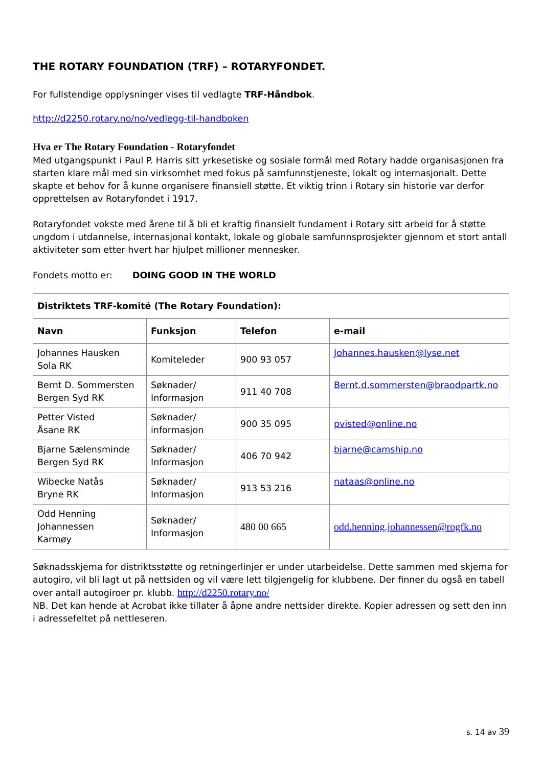THE ROTARY FOUNDATION (TRF) – ROTARYFONDET.
For fullstendige opplysninger vises til vedlagte TRF-Håndbok.
http://d2250.rotary.no/no/vedlegg-til-handboken
Hva er The Rotary Foundation - Rotaryfondet
Med utgangspunkt i Paul P. Harris sitt yrkesetiske og sosiale formål med Rotary hadde organisasjonen fra starten klare mål med sin virksomhet med fokus på samfunnstjeneste, lokalt og internasjonalt. Dette skapte et behov for å kunne organisere finansiell støtte. Et viktig trinn i Rotary sin historie var derfor opprettelsen av Rotaryfondet i 1917.
Rotaryfondet vokste med årene til å bli et kraftig finansielt fundament i Rotary sitt arbeid for å støtte ungdom i utdannelse, internasjonal kontakt, lokale og globale samfunnsprosjekter gjennom et stort antall aktiviteter som etter hvert har hjulpet millioner mennesker.
Fondets motto er: DOING GOOD IN THE WORLD
| Distriktets TRF-komité (The Rotary Foundation): | | | |
| --- | --- | --- | --- |
| Navn | Funksjon | Telefon | e-mail |
| Johannes Hausken Sola RK | Komiteleder | 900 93 057 | Johannes.hausken@lyse.net |
| Bernt D. Sommersten Bergen Syd RK | Søknader/ Informasjon | 911 40 708 | Bernt.d.sommersten@braodpartk.no |
| Petter Visted Åsane RK | Søknader/ informasjon | 900 35 095 | pvisted@online.no |
| Bjarne Sælensminde Bergen Syd RK | Søknader/ Informasjon | 406 70 942 | bjarne@camship.no |
| Wibecke Natås Bryne RK | Søknader/ Informasjon | 913 53 216 | nataas@online.no |
| Odd Henning Johannessen Karmøy | Søknader/ Informasjon | 480 00 665 | odd.henning.johannessen@rogfk.no |
Søknadsskjema for distriktsstøtte og retningerlinjer er under utarbeidelse. Dette sammen med skjema for autogiro, vil bli lagt ut på nettsiden og vil være lett tilgjengelig for klubbene. Der finner du også en tabell over antall autogiroer pr. klubb. http://d2250.rotary.no/
NB. Det kan hende at Acrobat ikke tillater å åpne andre nettsider direkte. Kopier adressen og sett den inn i adressefeltet på nettleseren.
s. 14 av 39